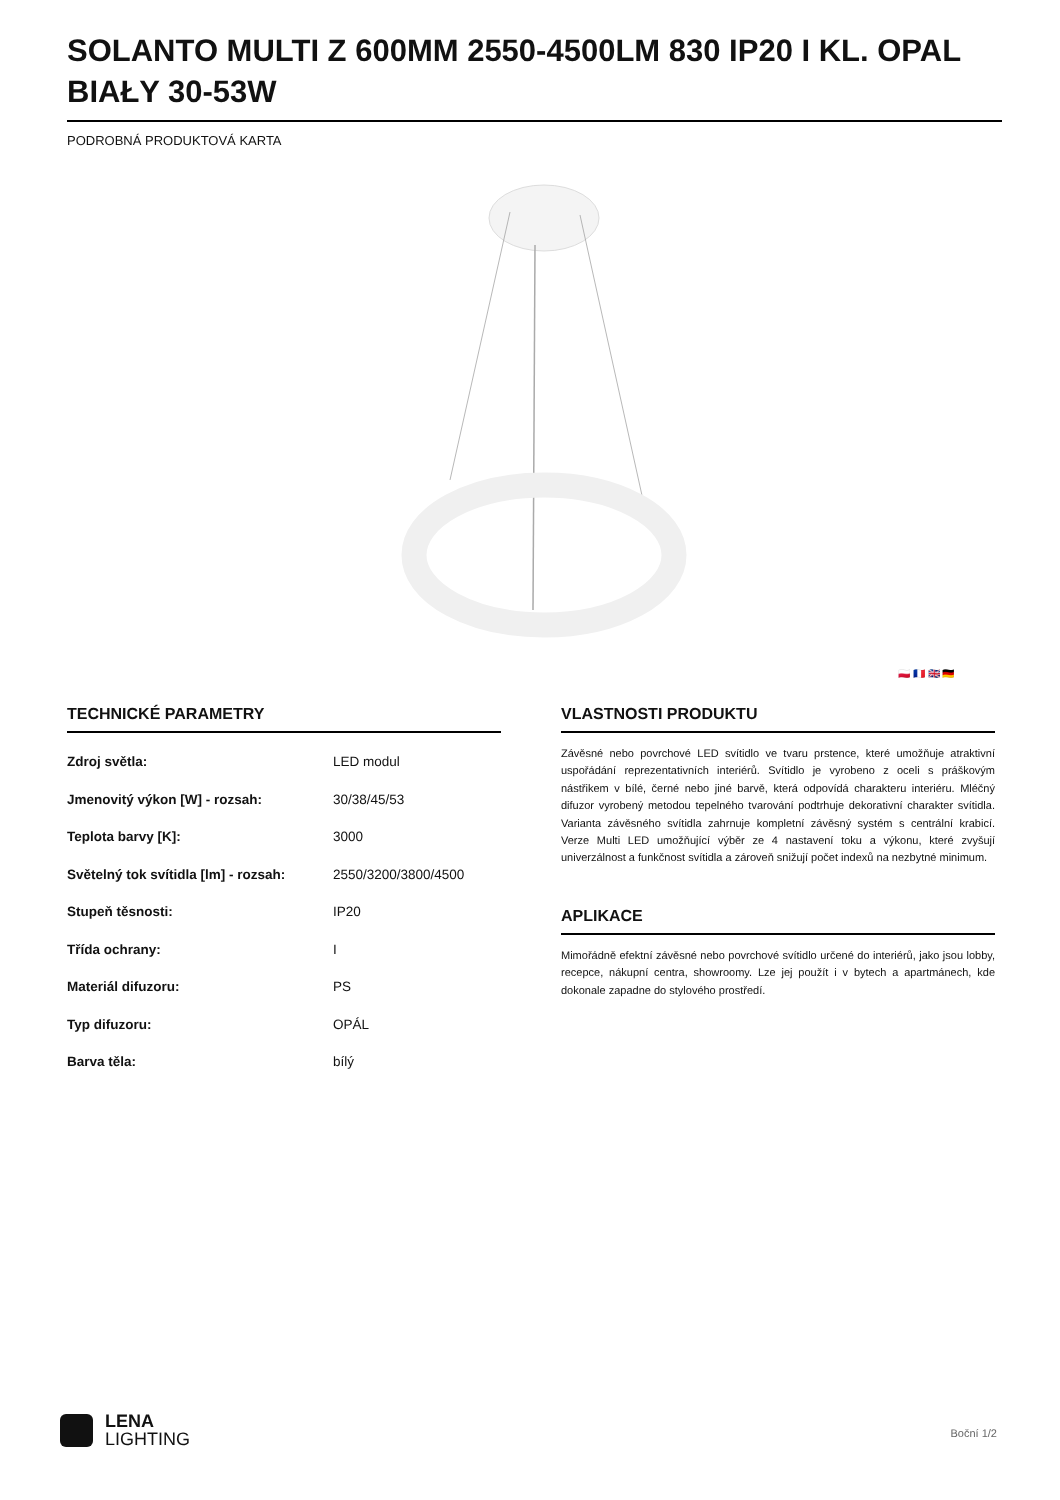SOLANTO MULTI Z 600MM 2550-4500LM 830 IP20 I KL. OPAL BIAŁY 30-53W
PODROBNÁ PRODUKTOVÁ KARTA
🇵🇱 🇫🇷 🇬🇧 🇩🇪
TECHNICKÉ PARAMETRY
| Zdroj světla: | LED modul |
| Jmenovitý výkon [W] - rozsah: | 30/38/45/53 |
| Teplota barvy [K]: | 3000 |
| Světelný tok svítidla [lm] - rozsah: | 2550/3200/3800/4500 |
| Stupeň těsnosti: | IP20 |
| Třída ochrany: | I |
| Materiál difuzoru: | PS |
| Typ difuzoru: | OPÁL |
| Barva těla: | bílý |
VLASTNOSTI PRODUKTU
Závěsné nebo povrchové LED svítidlo ve tvaru prstence, které umožňuje atraktivní uspořádání reprezentativních interiérů. Svítidlo je vyrobeno z oceli s práškovým nástřikem v bílé, černé nebo jiné barvě, která odpovídá charakteru interiéru. Mléčný difuzor vyrobený metodou tepelného tvarování podtrhuje dekorativní charakter svítidla. Varianta závěsného svítidla zahrnuje kompletní závěsný systém s centrální krabicí. Verze Multi LED umožňující výběr ze 4 nastavení toku a výkonu, které zvyšují univerzálnost a funkčnost svítidla a zároveň snižují počet indexů na nezbytné minimum.
APLIKACE
Mimořádně efektní závěsné nebo povrchové svítidlo určené do interiérů, jako jsou lobby, recepce, nákupní centra, showroomy. Lze jej použít i v bytech a apartmánech, kde dokonale zapadne do stylového prostředí.
LENA
LIGHTING
Boční 1/2